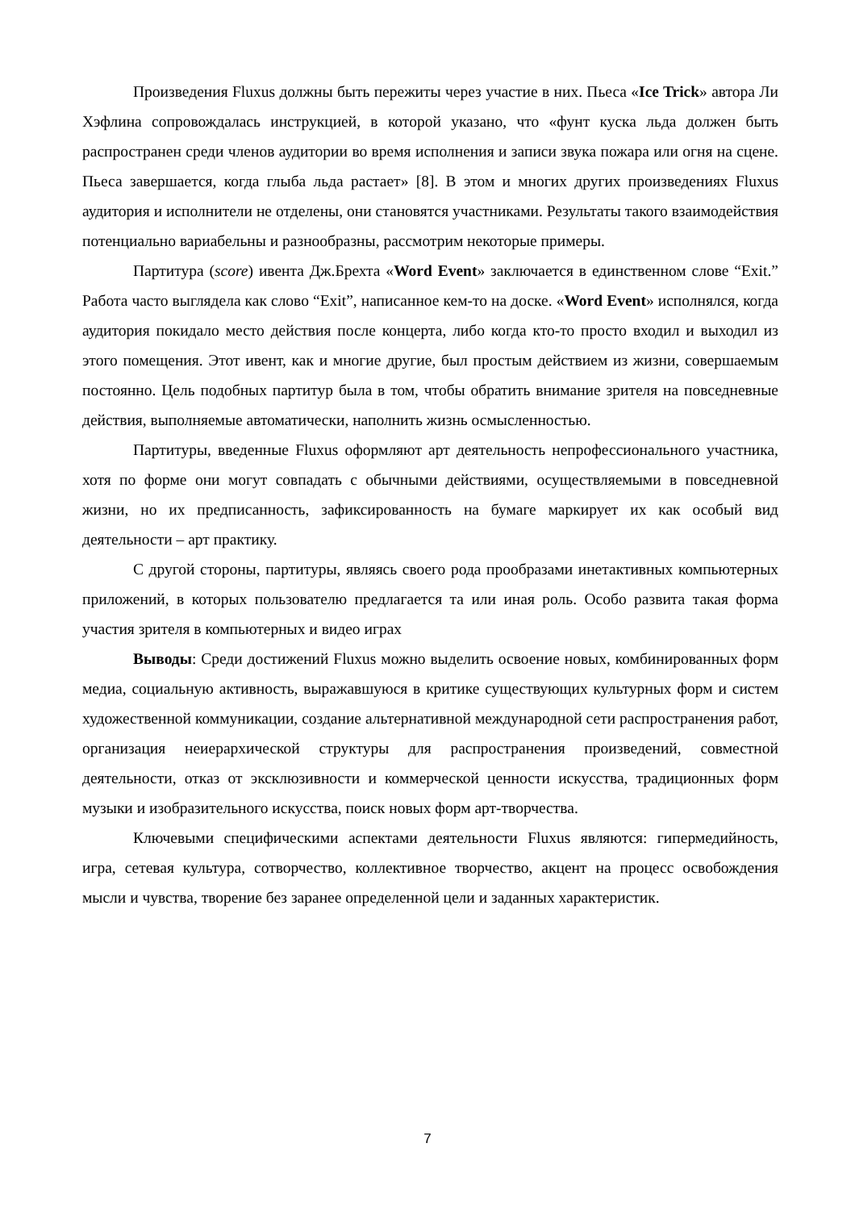Произведения Fluxus должны быть пережиты через участие в них. Пьеса «Ice Trick» автора Ли Хэфлина сопровождалась инструкцией, в которой указано, что «фунт куска льда должен быть распространен среди членов аудитории во время исполнения и записи звука пожара или огня на сцене. Пьеса завершается, когда глыба льда растает» [8]. В этом и многих других произведениях Fluxus аудитория и исполнители не отделены, они становятся участниками. Результаты такого взаимодействия потенциально вариабельны и разнообразны, рассмотрим некоторые примеры.
Партитура (score) ивента Дж.Брехта «Word Event» заключается в единственном слове “Exit.” Работа часто выглядела как слово “Exit”, написанное кем-то на доске. «Word Event» исполнялся, когда аудитория покидало место действия после концерта, либо когда кто-то просто входил и выходил из этого помещения. Этот ивент, как и многие другие, был простым действием из жизни, совершаемым постоянно. Цель подобных партитур была в том, чтобы обратить внимание зрителя на повседневные действия, выполняемые автоматически, наполнить жизнь осмысленностью.
Партитуры, введенные Fluxus оформляют арт деятельность непрофессионального участника, хотя по форме они могут совпадать с обычными действиями, осуществляемыми в повседневной жизни, но их предписанность, зафиксированность на бумаге маркирует их как особый вид деятельности – арт практику.
С другой стороны, партитуры, являясь своего рода прообразами инетактивных компьютерных приложений, в которых пользователю предлагается та или иная роль. Особо развита такая форма участия зрителя в компьютерных и видео играх
Выводы: Среди достижений Fluxus можно выделить освоение новых, комбинированных форм медиа, социальную активность, выражавшуюся в критике существующих культурных форм и систем художественной коммуникации, создание альтернативной международной сети распространения работ, организация неиерархической структуры для распространения произведений, совместной деятельности, отказ от эксклюзивности и коммерческой ценности искусства, традиционных форм музыки и изобразительного искусства, поиск новых форм арт-творчества.
Ключевыми специфическими аспектами деятельности Fluxus являются: гипермедийность, игра, сетевая культура, сотворчество, коллективное творчество, акцент на процесс освобождения мысли и чувства, творение без заранее определенной цели и заданных характеристик.
7